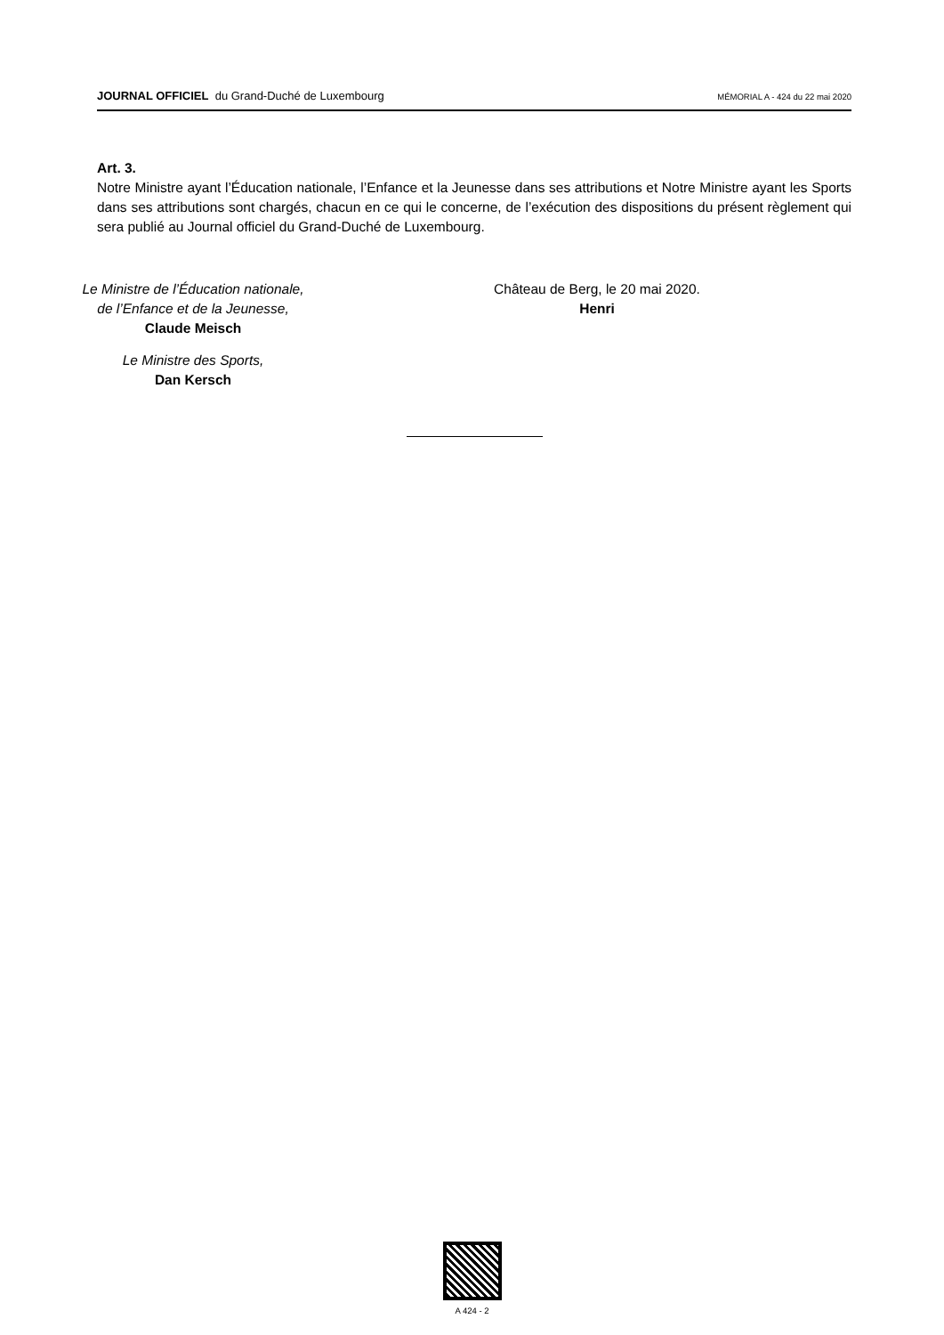JOURNAL OFFICIEL du Grand-Duché de Luxembourg
MÉMORIAL A - 424 du 22 mai 2020
Art. 3.
Notre Ministre ayant l’Éducation nationale, l’Enfance et la Jeunesse dans ses attributions et Notre Ministre ayant les Sports dans ses attributions sont chargés, chacun en ce qui le concerne, de l’exécution des dispositions du présent règlement qui sera publié au Journal officiel du Grand-Duché de Luxembourg.
Le Ministre de l’Éducation nationale,
de l’Enfance et de la Jeunesse,
Claude Meisch
Le Ministre des Sports,
Dan Kersch
Château de Berg, le 20 mai 2020.
Henri
A 424 - 2